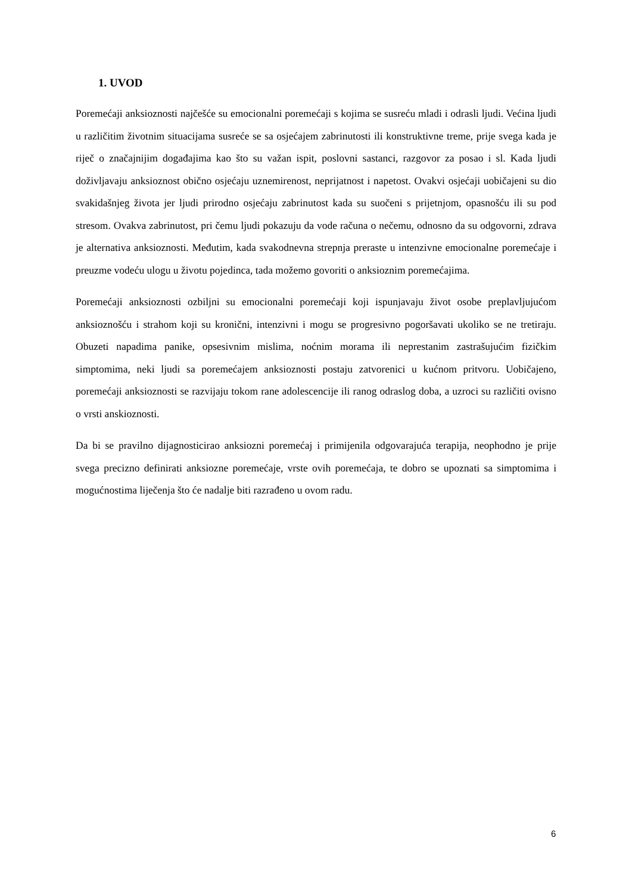1. UVOD
Poremećaji anksioznosti najčešće su emocionalni poremećaji s kojima se susreću mladi i odrasli ljudi. Većina ljudi u različitim životnim situacijama susreće se sa osjećajem zabrinutosti ili konstruktivne treme, prije svega kada je riječ o značajnijim događajima kao što su važan ispit, poslovni sastanci, razgovor za posao i sl. Kada ljudi doživljavaju anksioznost obično osjećaju uznemirenost, neprijatnost i napetost. Ovakvi osjećaji uobičajeni su dio svakidašnjeg života jer ljudi prirodno osjećaju zabrinutost kada su suočeni s prijetnjom, opasnošću ili su pod stresom. Ovakva zabrinutost, pri čemu ljudi pokazuju da vode računa o nečemu, odnosno da su odgovorni, zdrava je alternativa anksioznosti. Međutim, kada svakodnevna strepnja preraste u intenzivne emocionalne poremećaje i preuzme vodeću ulogu u životu pojedinca, tada možemo govoriti o anksioznim poremećajima.
Poremećaji anksioznosti ozbiljni su emocionalni poremećaji koji ispunjavaju život osobe preplavljujućom anksioznošću i strahom koji su kronični, intenzivni i mogu se progresivno pogoršavati ukoliko se ne tretiraju. Obuzeti napadima panike, opsesivnim mislima, noćnim morama ili neprestanim zastrašujućim fizičkim simptomima, neki ljudi sa poremećajem anksioznosti postaju zatvorenici u kućnom pritvoru. Uobičajeno, poremećaji anksioznosti se razvijaju tokom rane adolescencije ili ranog odraslog doba, a uzroci su različiti ovisno o vrsti anskioznosti.
Da bi se pravilno dijagnosticirao anksiozni poremećaj i primijenila odgovarajuća terapija, neophodno je prije svega precizno definirati anksiozne poremećaje, vrste ovih poremećaja, te dobro se upoznati sa simptomima i mogućnostima liječenja što će nadalje biti razrađeno u ovom radu.
6